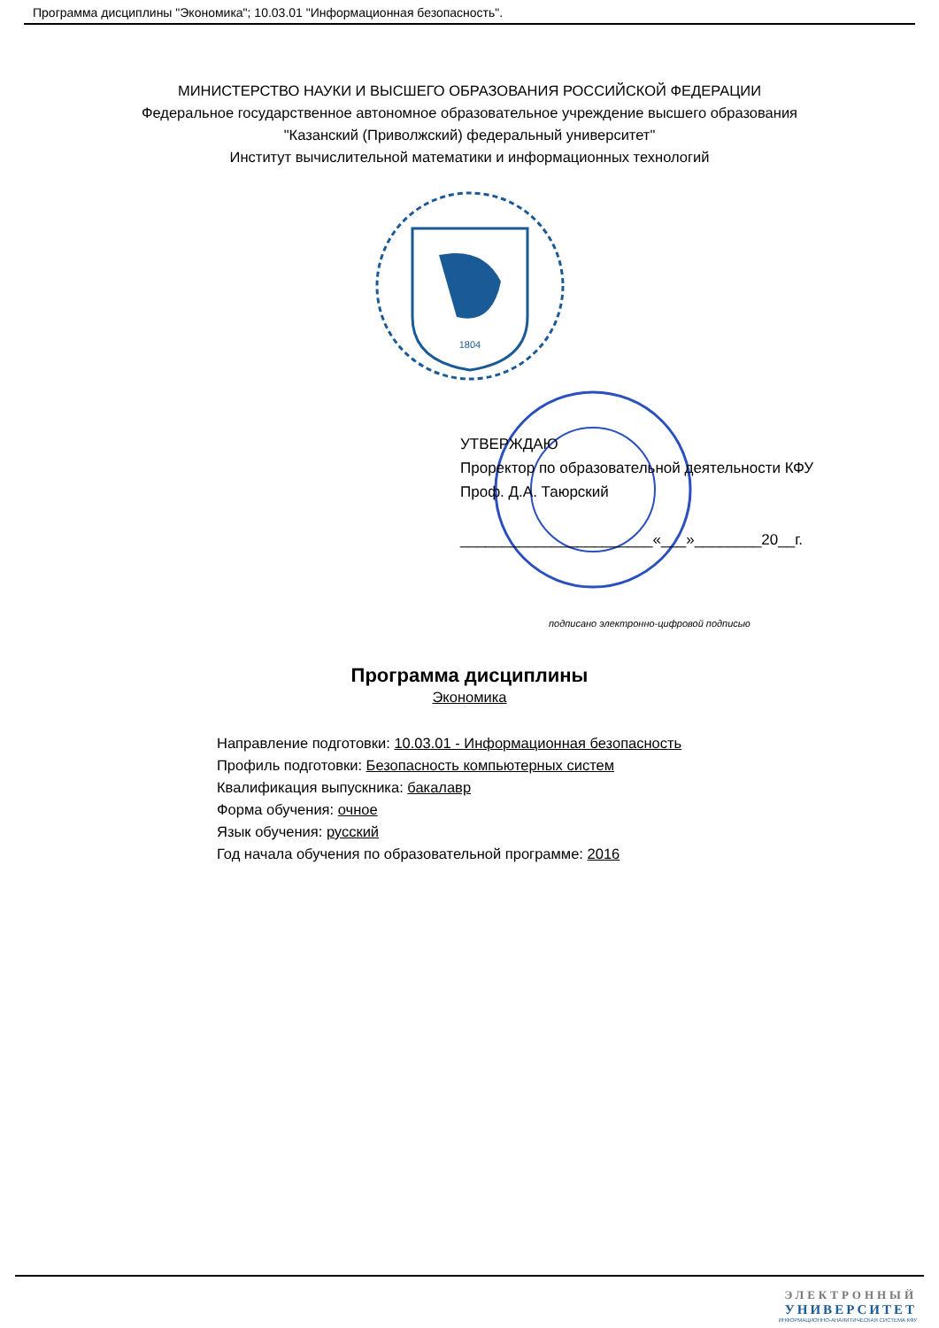Программа дисциплины "Экономика"; 10.03.01 "Информационная безопасность".
МИНИСТЕРСТВО НАУКИ И ВЫСШЕГО ОБРАЗОВАНИЯ РОССИЙСКОЙ ФЕДЕРАЦИИ
Федеральное государственное автономное образовательное учреждение высшего образования
"Казанский (Приволжский) федеральный университет"
Институт вычислительной математики и информационных технологий
1804
УТВЕРЖДАЮ
Проректор по образовательной деятельности КФУ
Проф. Д.А. Таюрский
_______________________«___»________20__г.
подписано электронно-цифровой подписью
Программа дисциплины
Экономика
Направление подготовки: 10.03.01 - Информационная безопасность
Профиль подготовки: Безопасность компьютерных систем
Квалификация выпускника: бакалавр
Форма обучения: очное
Язык обучения: русский
Год начала обучения по образовательной программе: 2016
ЭЛЕКТРОННЫЙ
УНИВЕРСИТЕТ
ИНФОРМАЦИОННО-АНАЛИТИЧЕСКАЯ СИСТЕМА КФУ